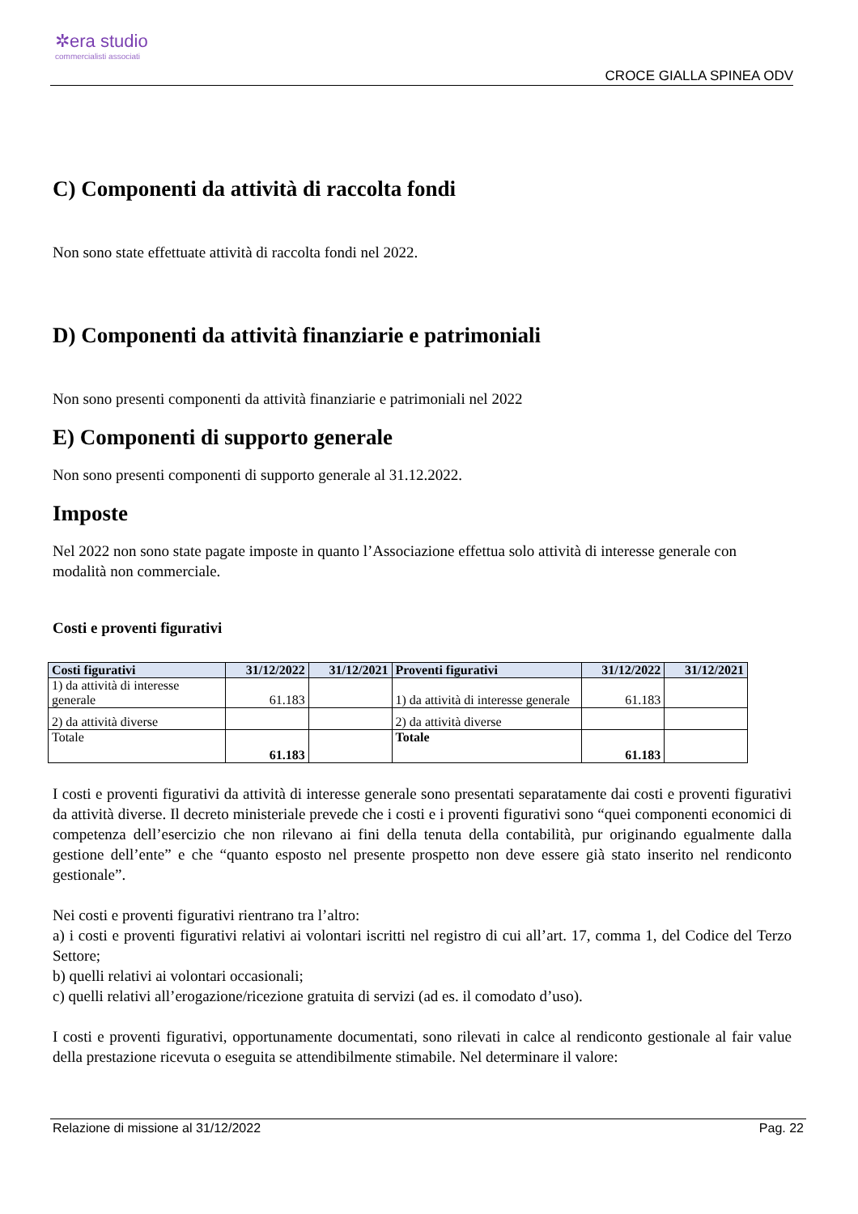✲era studio
commercialisti associati
CROCE GIALLA SPINEA ODV
C) Componenti da attività di raccolta fondi
Non sono state effettuate attività di raccolta fondi nel 2022.
D) Componenti da attività finanziarie e patrimoniali
Non sono presenti componenti da attività finanziarie e patrimoniali nel 2022
E) Componenti di supporto generale
Non sono presenti componenti di supporto generale al 31.12.2022.
Imposte
Nel 2022 non sono state pagate imposte in quanto l’Associazione effettua solo attività di interesse generale con modalità non commerciale.
Costi e proventi figurativi
| Costi figurativi | 31/12/2022 | 31/12/2021 | Proventi figurativi | 31/12/2022 | 31/12/2021 |
| --- | --- | --- | --- | --- | --- |
| 1) da attività di interesse generale | 61.183 | | 1) da attività di interesse generale | 61.183 | |
| 2) da attività diverse | | | 2) da attività diverse | | |
| Totale | 61.183 | | Totale | 61.183 | |
I costi e proventi figurativi da attività di interesse generale sono presentati separatamente dai costi e proventi figurativi da attività diverse. Il decreto ministeriale prevede che i costi e i proventi figurativi sono “quei componenti economici di competenza dell’esercizio che non rilevano ai fini della tenuta della contabilità, pur originando egualmente dalla gestione dell’ente” e che “quanto esposto nel presente prospetto non deve essere già stato inserito nel rendiconto gestionale”.
Nei costi e proventi figurativi rientrano tra l’altro:
a) i costi e proventi figurativi relativi ai volontari iscritti nel registro di cui all’art. 17, comma 1, del Codice del Terzo Settore;
b) quelli relativi ai volontari occasionali;
c) quelli relativi all’erogazione/ricezione gratuita di servizi (ad es. il comodato d’uso).
I costi e proventi figurativi, opportunamente documentati, sono rilevati in calce al rendiconto gestionale al fair value della prestazione ricevuta o eseguita se attendibilmente stimabile. Nel determinare il valore:
Relazione di missione al 31/12/2022 Pag. 22